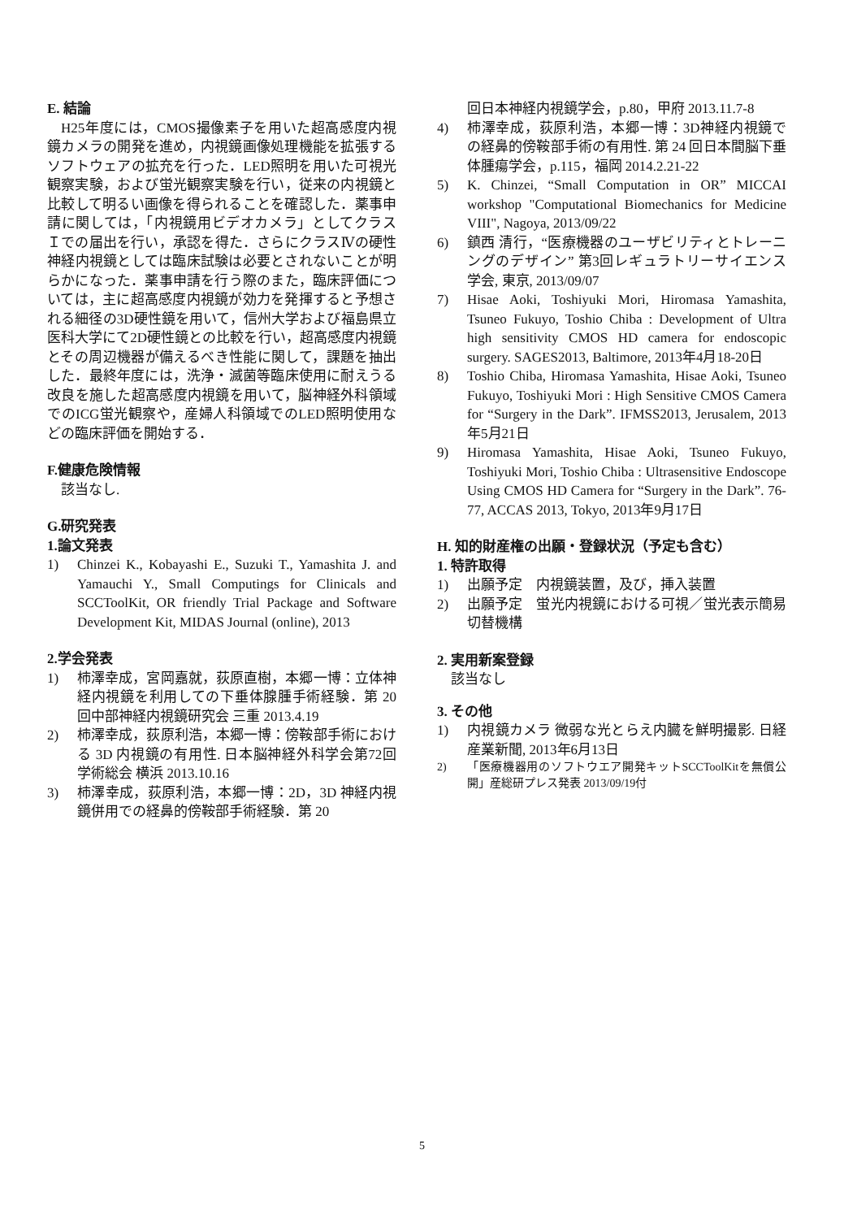E. 結論
H25年度には，CMOS撮像素子を用いた超高感度内視鏡カメラの開発を進め，内視鏡画像処理機能を拡張するソフトウェアの拡充を行った．LED照明を用いた可視光観察実験，および蛍光観察実験を行い，従来の内視鏡と比較して明るい画像を得られることを確認した．薬事申請に関しては，「内視鏡用ビデオカメラ」としてクラスＩでの届出を行い，承認を得た．さらにクラスⅣの硬性神経内視鏡としては臨床試験は必要とされないことが明らかになった．薬事申請を行う際のまた，臨床評価については，主に超高感度内視鏡が効力を発揮すると予想される細径の3D硬性鏡を用いて，信州大学および福島県立医科大学にて2D硬性鏡との比較を行い，超高感度内視鏡とその周辺機器が備えるべき性能に関して，課題を抽出した．最終年度には，洗浄・滅菌等臨床使用に耐えうる改良を施した超高感度内視鏡を用いて，脳神経外科領域でのICG蛍光観察や，産婦人科領域でのLED照明使用などの臨床評価を開始する．
F.健康危険情報
該当なし.
G.研究発表
1.論文発表
1) Chinzei K., Kobayashi E., Suzuki T., Yamashita J. and Yamauchi Y., Small Computings for Clinicals and SCCToolKit, OR friendly Trial Package and Software Development Kit, MIDAS Journal (online), 2013
2.学会発表
1) 柿澤幸成，宮岡嘉就，荻原直樹，本郷一博：立体神経内視鏡を利用しての下垂体腺腫手術経験．第 20 回中部神経内視鏡研究会 三重 2013.4.19
2) 柿澤幸成，荻原利浩，本郷一博：傍鞍部手術における 3D 内視鏡の有用性. 日本脳神経外科学会第72回学術総会 横浜 2013.10.16
3) 柿澤幸成，荻原利浩，本郷一博：2D，3D 神経内視鏡併用での経鼻的傍鞍部手術経験．第 20
回日本神経内視鏡学会，p.80，甲府 2013.11.7-8
4) 柿澤幸成，荻原利浩，本郷一博：3D神経内視鏡での経鼻的傍鞍部手術の有用性. 第 24 回日本間脳下垂体腫瘍学会，p.115，福岡 2014.2.21-22
5) K. Chinzei, “Small Computation in OR” MICCAI workshop "Computational Biomechanics for Medicine VIII", Nagoya, 2013/09/22
6) 鎮西 清行，“医療機器のユーザビリティとトレーニングのデザイン” 第3回レギュラトリーサイエンス学会, 東京, 2013/09/07
7) Hisae Aoki, Toshiyuki Mori, Hiromasa Yamashita, Tsuneo Fukuyo, Toshio Chiba : Development of Ultra high sensitivity CMOS HD camera for endoscopic surgery. SAGES2013, Baltimore, 2013年4月18-20日
8) Toshio Chiba, Hiromasa Yamashita, Hisae Aoki, Tsuneo Fukuyo, Toshiyuki Mori : High Sensitive CMOS Camera for “Surgery in the Dark”. IFMSS2013, Jerusalem, 2013年5月21日
9) Hiromasa Yamashita, Hisae Aoki, Tsuneo Fukuyo, Toshiyuki Mori, Toshio Chiba : Ultrasensitive Endoscope Using CMOS HD Camera for “Surgery in the Dark”. 76-77, ACCAS 2013, Tokyo, 2013年9月17日
H. 知的財産権の出願・登録状況（予定も含む）
1. 特許取得
1) 出願予定　内視鏡装置，及び，挿入装置
2) 出願予定　蛍光内視鏡における可視／蛍光表示簡易切替機構
2. 実用新案登録
該当なし
3. その他
1) 内視鏡カメラ 微弱な光とらえ内臓を鮮明撮影. 日経産業新聞, 2013年6月13日
2) 「医療機器用のソフトウエア開発キットSCCToolKitを無償公開」産総研プレス発表 2013/09/19付
5